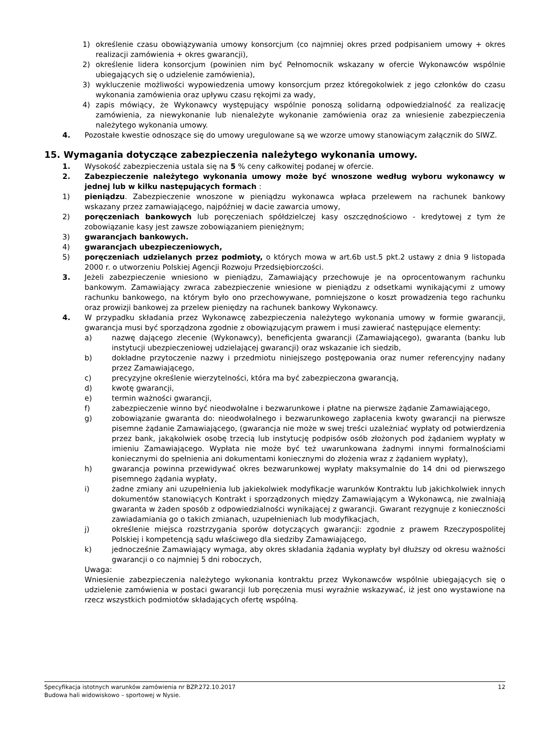1) określenie czasu obowiązywania umowy konsorcjum (co najmniej okres przed podpisaniem umowy + okres realizacji zamówienia + okres gwarancji),
2) określenie lidera konsorcjum (powinien nim być Pełnomocnik wskazany w ofercie Wykonawców wspólnie ubiegających się o udzielenie zamówienia),
3) wykluczenie możliwości wypowiedzenia umowy konsorcjum przez któregokolwiek z jego członków do czasu wykonania zamówienia oraz upływu czasu rękojmi za wady,
4) zapis mówiący, że Wykonawcy występujący wspólnie ponoszą solidarną odpowiedzialność za realizację zamówienia, za niewykonanie lub nienależyte wykonanie zamówienia oraz za wniesienie zabezpieczenia należytego wykonania umowy.
4. Pozostałe kwestie odnoszące się do umowy uregulowane są we wzorze umowy stanowiącym załącznik do SIWZ.
15. Wymagania dotyczące zabezpieczenia należytego wykonania umowy.
1. Wysokość zabezpieczenia ustala się na 5 % ceny całkowitej podanej w ofercie.
2. Zabezpieczenie należytego wykonania umowy może być wnoszone według wyboru wykonawcy w jednej lub w kilku następujących formach :
1) pieniądzu. Zabezpieczenie wnoszone w pieniądzu wykonawca wpłaca przelewem na rachunek bankowy wskazany przez zamawiającego, najpóźniej w dacie zawarcia umowy,
2) poręczeniach bankowych lub poręczeniach spółdzielczej kasy oszczędnościowo - kredytowej z tym że zobowiązanie kasy jest zawsze zobowiązaniem pieniężnym;
3) gwarancjach bankowych.
4) gwarancjach ubezpieczeniowych,
5) poręczeniach udzielanych przez podmioty, o których mowa w art.6b ust.5 pkt.2 ustawy z dnia 9 listopada 2000 r. o utworzeniu Polskiej Agencji Rozwoju Przedsiębiorczości.
3. Jeżeli zabezpieczenie wniesiono w pieniądzu, Zamawiający przechowuje je na oprocentowanym rachunku bankowym. Zamawiający zwraca zabezpieczenie wniesione w pieniądzu z odsetkami wynikającymi z umowy rachunku bankowego, na którym było ono przechowywane, pomniejszone o koszt prowadzenia tego rachunku oraz prowizji bankowej za przelew pieniędzy na rachunek bankowy Wykonawcy.
4. W przypadku składania przez Wykonawcę zabezpieczenia należytego wykonania umowy w formie gwarancji, gwarancja musi być sporządzona zgodnie z obowiązującym prawem i musi zawierać następujące elementy:
a) nazwę dającego zlecenie (Wykonawcy), beneficjenta gwarancji (Zamawiającego), gwaranta (banku lub instytucji ubezpieczeniowej udzielającej gwarancji) oraz wskazanie ich siedzib,
b) dokładne przytoczenie nazwy i przedmiotu niniejszego postępowania oraz numer referencyjny nadany przez Zamawiającego,
c) precyzyjne określenie wierzytelności, która ma być zabezpieczona gwarancją,
d) kwotę gwarancji,
e) termin ważności gwarancji,
f) zabezpieczenie winno być nieodwołalne i bezwarunkowe i płatne na pierwsze żądanie Zamawiającego,
g) zobowiązanie gwaranta do: nieodwołalnego i bezwarunkowego zapłacenia kwoty gwarancji na pierwsze pisemne żądanie Zamawiającego, (gwarancja nie może w swej treści uzależniać wypłaty od potwierdzenia przez bank, jakąkolwiek osobę trzecią lub instytucję podpisów osób złożonych pod żądaniem wypłaty w imieniu Zamawiającego. Wypłata nie może być też uwarunkowana żadnymi innymi formalnościami koniecznymi do spełnienia ani dokumentami koniecznymi do złożenia wraz z żądaniem wypłaty),
h) gwarancja powinna przewidywać okres bezwarunkowej wypłaty maksymalnie do 14 dni od pierwszego pisemnego żądania wypłaty,
i) żadne zmiany ani uzupełnienia lub jakiekolwiek modyfikacje warunków Kontraktu lub jakichkolwiek innych dokumentów stanowiących Kontrakt i sporządzonych między Zamawiającym a Wykonawcą, nie zwalniają gwaranta w żaden sposób z odpowiedzialności wynikającej z gwarancji. Gwarant rezygnuje z konieczności zawiadamiania go o takich zmianach, uzupełnieniach lub modyfikacjach,
j) określenie miejsca rozstrzygania sporów dotyczących gwarancji: zgodnie z prawem Rzeczypospolitej Polskiej i kompetencją sądu właściwego dla siedziby Zamawiającego,
k) jednocześnie Zamawiający wymaga, aby okres składania żądania wypłaty był dłuższy od okresu ważności gwarancji o co najmniej 5 dni roboczych,
Uwaga:
Wniesienie zabezpieczenia należytego wykonania kontraktu przez Wykonawców wspólnie ubiegających się o udzielenie zamówienia w postaci gwarancji lub poręczenia musi wyraźnie wskazywać, iż jest ono wystawione na rzecz wszystkich podmiotów składających ofertę wspólną.
Specyfikacja istotnych warunków zamówienia nr BZP.272.10.2017 12
Budowa hali widowiskowo – sportowej w Nysie.